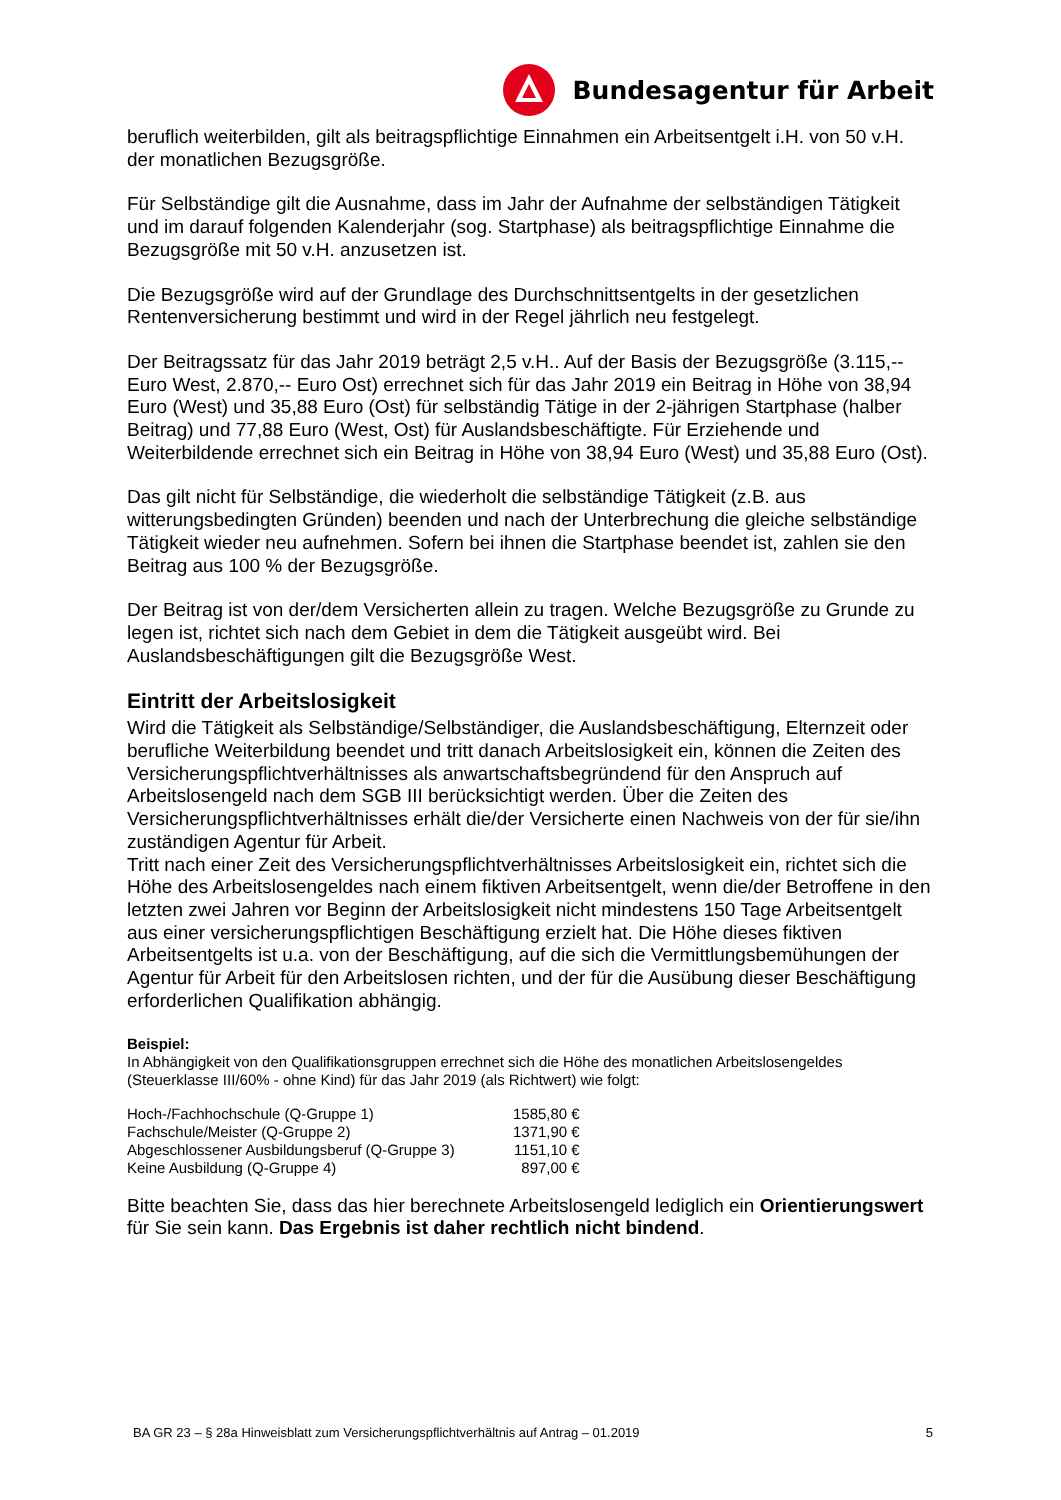Bundesagentur für Arbeit
beruflich weiterbilden, gilt als beitragspflichtige Einnahmen ein Arbeitsentgelt i.H. von 50 v.H. der monatlichen Bezugsgröße.
Für Selbständige gilt die Ausnahme, dass im Jahr der Aufnahme der selbständigen Tätigkeit und im darauf folgenden Kalenderjahr (sog. Startphase) als beitragspflichtige Einnahme die Bezugsgröße mit 50 v.H. anzusetzen ist.
Die Bezugsgröße wird auf der Grundlage des Durchschnittsentgelts in der gesetzlichen Rentenversicherung bestimmt und wird in der Regel jährlich neu festgelegt.
Der Beitragssatz für das Jahr 2019 beträgt 2,5 v.H.. Auf der Basis der Bezugsgröße (3.115,-- Euro West, 2.870,-- Euro Ost) errechnet sich für das Jahr 2019 ein Beitrag in Höhe von 38,94 Euro (West) und 35,88 Euro (Ost) für selbständig Tätige in der 2-jährigen Startphase (halber Beitrag) und 77,88 Euro (West, Ost) für Auslandsbeschäftigte. Für Erziehende und Weiterbildende errechnet sich ein Beitrag in Höhe von 38,94 Euro (West) und 35,88 Euro (Ost).
Das gilt nicht für Selbständige, die wiederholt die selbständige Tätigkeit (z.B. aus witterungsbedingten Gründen) beenden und nach der Unterbrechung die gleiche selbständige Tätigkeit wieder neu aufnehmen. Sofern bei ihnen die Startphase beendet ist, zahlen sie den Beitrag aus 100 % der Bezugsgröße.
Der Beitrag ist von der/dem Versicherten allein zu tragen. Welche Bezugsgröße zu Grunde zu legen ist, richtet sich nach dem Gebiet in dem die Tätigkeit ausgeübt wird. Bei Auslandsbeschäftigungen gilt die Bezugsgröße West.
Eintritt der Arbeitslosigkeit
Wird die Tätigkeit als Selbständige/Selbständiger, die Auslandsbeschäftigung, Elternzeit oder berufliche Weiterbildung beendet und tritt danach Arbeitslosigkeit ein, können die Zeiten des Versicherungspflichtverhältnisses als anwartschaftsbegründend für den Anspruch auf Arbeitslosengeld nach dem SGB III berücksichtigt werden. Über die Zeiten des Versicherungspflichtverhältnisses erhält die/der Versicherte einen Nachweis von der für sie/ihn zuständigen Agentur für Arbeit.
Tritt nach einer Zeit des Versicherungspflichtverhältnisses Arbeitslosigkeit ein, richtet sich die Höhe des Arbeitslosengeldes nach einem fiktiven Arbeitsentgelt, wenn die/der Betroffene in den letzten zwei Jahren vor Beginn der Arbeitslosigkeit nicht mindestens 150 Tage Arbeitsentgelt aus einer versicherungspflichtigen Beschäftigung erzielt hat. Die Höhe dieses fiktiven Arbeitsentgelts ist u.a. von der Beschäftigung, auf die sich die Vermittlungsbemühungen der Agentur für Arbeit für den Arbeitslosen richten, und der für die Ausübung dieser Beschäftigung erforderlichen Qualifikation abhängig.
Beispiel:
In Abhängigkeit von den Qualifikationsgruppen errechnet sich die Höhe des monatlichen Arbeitslosengeldes (Steuerklasse III/60% - ohne Kind) für das Jahr 2019 (als Richtwert) wie folgt:
| Hoch-/Fachhochschule (Q-Gruppe 1) | 1585,80 € |
| Fachschule/Meister (Q-Gruppe 2) | 1371,90 € |
| Abgeschlossener Ausbildungsberuf (Q-Gruppe 3) | 1151,10 € |
| Keine Ausbildung (Q-Gruppe 4) | 897,00 € |
Bitte beachten Sie, dass das hier berechnete Arbeitslosengeld lediglich ein Orientierungswert für Sie sein kann. Das Ergebnis ist daher rechtlich nicht bindend.
BA GR 23 – § 28a Hinweisblatt zum Versicherungspflichtverhältnis auf Antrag – 01.2019 5